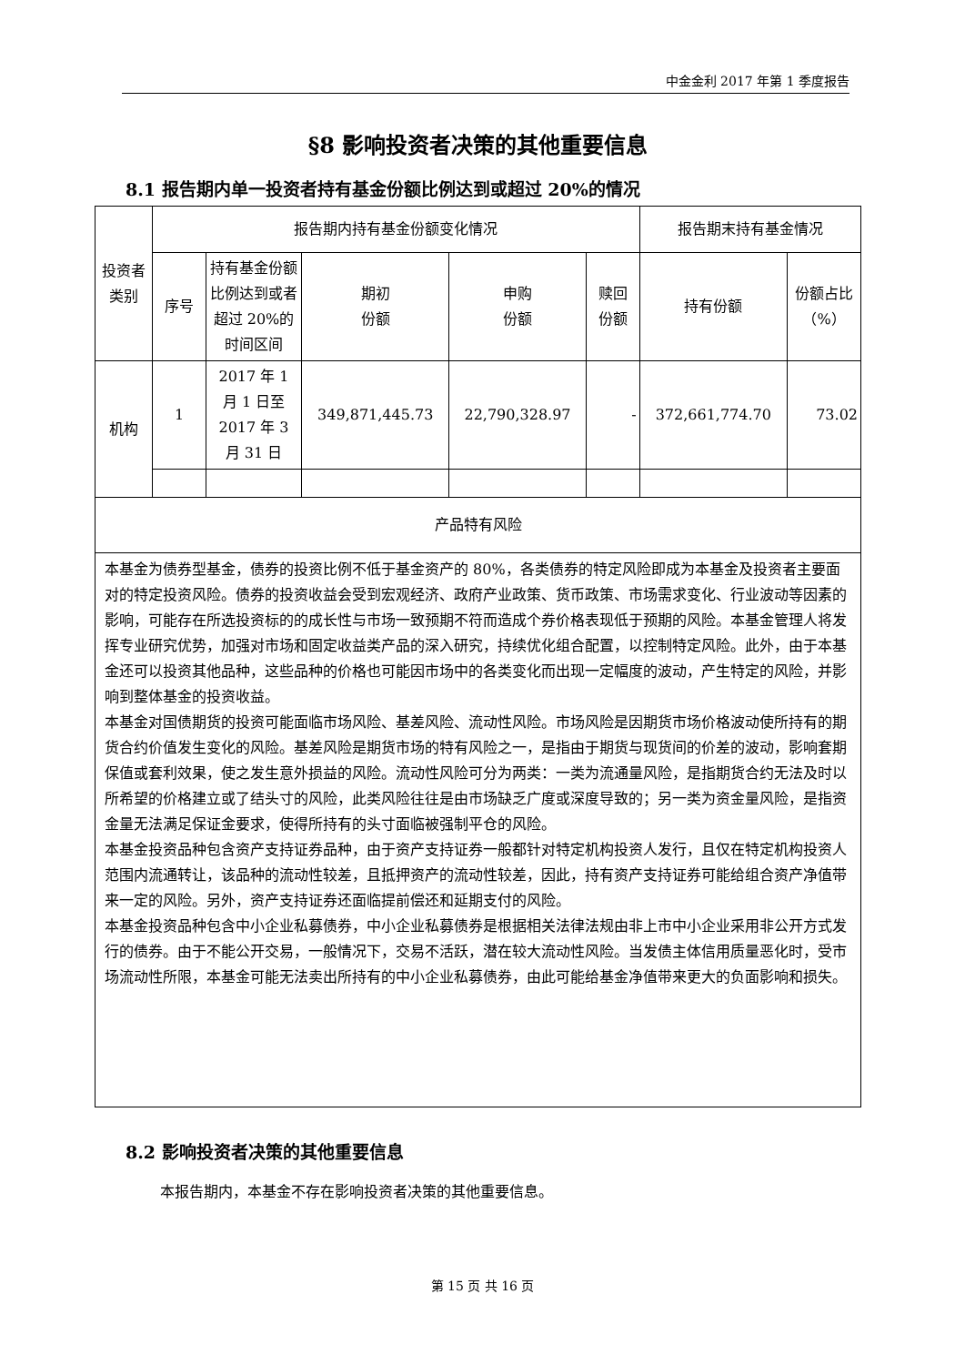中金金利 2017 年第 1 季度报告
§8 影响投资者决策的其他重要信息
8.1 报告期内单一投资者持有基金份额比例达到或超过 20%的情况
| 投资者类别 | 报告期内持有基金份额变化情况 | | | | | 报告期末持有基金情况 | |
| --- | --- | --- | --- | --- | --- | --- | --- |
| | 序号 | 持有基金份额比例达到或者超过 20%的时间区间 | 期初 份额 | 申购 份额 | 赎回 份额 | 持有份额 | 份额占比（%） |
| 机构 | 1 | 2017 年 1 月 1 日至 2017 年 3 月 31 日 | 349,871,445.73 | 22,790,328.97 | - | 372,661,774.70 | 73.02 |
| 产品特有风险 | | | | | | | |
| 本基金为债券型基金，债券的投资比例不低于基金资产的 80%，各类债券的特定风险即成为本基金及投资者主要面对的特定投资风险。债券的投资收益会受到宏观经济、政府产业政策、货币政策、市场需求变化、行业波动等因素的影响，可能存在所选投资标的的成长性与市场一致预期不符而造成个券价格表现低于预期的风险。本基金管理人将发挥专业研究优势，加强对市场和固定收益类产品的深入研究，持续优化组合配置，以控制特定风险。此外，由于本基金还可以投资其他品种，这些品种的价格也可能因市场中的各类变化而出现一定幅度的波动，产生特定的风险，并影响到整体基金的投资收益。 本基金对国债期货的投资可能面临市场风险、基差风险、流动性风险。市场风险是因期货市场价格波动使所持有的期货合约价值发生变化的风险。基差风险是期货市场的特有风险之一，是指由于期货与现货间的价差的波动，影响套期保值或套利效果，使之发生意外损益的风险。流动性风险可分为两类：一类为流通量风险，是指期货合约无法及时以所希望的价格建立或了结头寸的风险，此类风险往往是由市场缺乏广度或深度导致的；另一类为资金量风险，是指资金量无法满足保证金要求，使得所持有的头寸面临被强制平仓的风险。 本基金投资品种包含资产支持证券品种，由于资产支持证券一般都针对特定机构投资人发行，且仅在特定机构投资人范围内流通转让，该品种的流动性较差，且抵押资产的流动性较差，因此，持有资产支持证券可能给组合资产净值带来一定的风险。另外，资产支持证券还面临提前偿还和延期支付的风险。 本基金投资品种包含中小企业私募债券，中小企业私募债券是根据相关法律法规由非上市中小企业采用非公开方式发行的债券。由于不能公开交易，一般情况下，交易不活跃，潜在较大流动性风险。当发债主体信用质量恶化时，受市场流动性所限，本基金可能无法卖出所持有的中小企业私募债券，由此可能给基金净值带来更大的负面影响和损失。 | | | | | | | |
8.2 影响投资者决策的其他重要信息
本报告期内，本基金不存在影响投资者决策的其他重要信息。
第 15 页 共 16 页